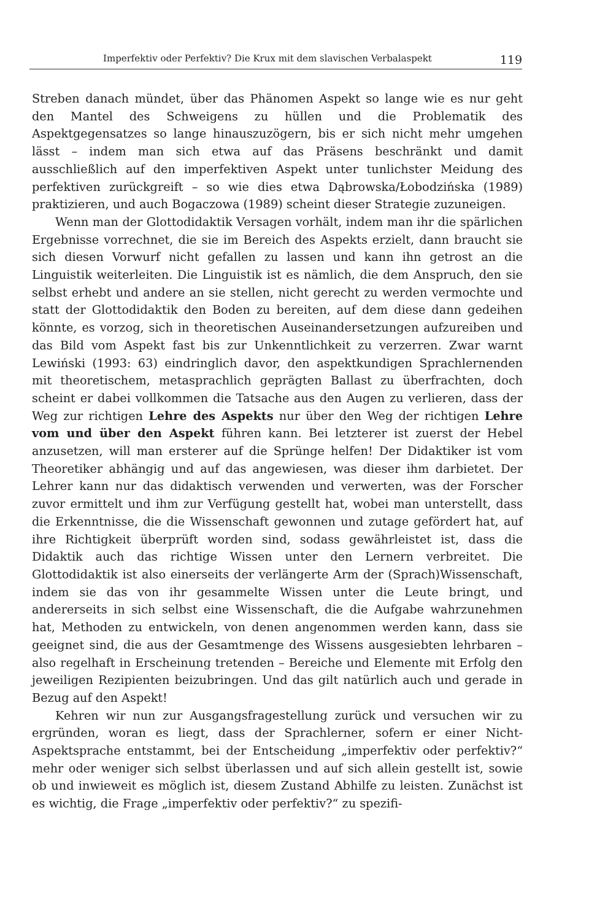Imperfektiv oder Perfektiv? Die Krux mit dem slavischen Verbalaspekt 119
Streben danach mündet, über das Phänomen Aspekt so lange wie es nur geht den Mantel des Schweigens zu hüllen und die Problematik des Aspektgegensatzes so lange hinauszuzögern, bis er sich nicht mehr umgehen lässt – indem man sich etwa auf das Präsens beschränkt und damit ausschließlich auf den imperfektiven Aspekt unter tunlichster Meidung des perfektiven zurückgreift – so wie dies etwa Dąbrowska/Łobodzińska (1989) praktizieren, und auch Bogaczowa (1989) scheint dieser Strategie zuzuneigen.
Wenn man der Glottodidaktik Versagen vorhält, indem man ihr die spärlichen Ergebnisse vorrechnet, die sie im Bereich des Aspekts erzielt, dann braucht sie sich diesen Vorwurf nicht gefallen zu lassen und kann ihn getrost an die Linguistik weiterleiten. Die Linguistik ist es nämlich, die dem Anspruch, den sie selbst erhebt und andere an sie stellen, nicht gerecht zu werden vermochte und statt der Glottodidaktik den Boden zu bereiten, auf dem diese dann gedeihen könnte, es vorzog, sich in theoretischen Auseinandersetzungen aufzureiben und das Bild vom Aspekt fast bis zur Unkenntlichkeit zu verzerren. Zwar warnt Lewiński (1993: 63) eindringlich davor, den aspektkundigen Sprachlernenden mit theoretischem, metasprachlich geprägten Ballast zu überfrachten, doch scheint er dabei vollkommen die Tatsache aus den Augen zu verlieren, dass der Weg zur richtigen Lehre des Aspekts nur über den Weg der richtigen Lehre vom und über den Aspekt führen kann. Bei letzterer ist zuerst der Hebel anzusetzen, will man ersterer auf die Sprünge helfen! Der Didaktiker ist vom Theoretiker abhängig und auf das angewiesen, was dieser ihm darbietet. Der Lehrer kann nur das didaktisch verwenden und verwerten, was der Forscher zuvor ermittelt und ihm zur Verfügung gestellt hat, wobei man unterstellt, dass die Erkenntnisse, die die Wissenschaft gewonnen und zutage gefördert hat, auf ihre Richtigkeit überprüft worden sind, sodass gewährleistet ist, dass die Didaktik auch das richtige Wissen unter den Lernern verbreitet. Die Glottodidaktik ist also einerseits der verlängerte Arm der (Sprach)Wissenschaft, indem sie das von ihr gesammelte Wissen unter die Leute bringt, und andererseits in sich selbst eine Wissenschaft, die die Aufgabe wahrzunehmen hat, Methoden zu entwickeln, von denen angenommen werden kann, dass sie geeignet sind, die aus der Gesamtmenge des Wissens ausgesiebten lehrbaren – also regelhaft in Erscheinung tretenden – Bereiche und Elemente mit Erfolg den jeweiligen Rezipienten beizubringen. Und das gilt natürlich auch und gerade in Bezug auf den Aspekt!
Kehren wir nun zur Ausgangsfragestellung zurück und versuchen wir zu ergründen, woran es liegt, dass der Sprachlerner, sofern er einer Nicht-Aspektsprache entstammt, bei der Entscheidung „imperfektiv oder perfektiv?“ mehr oder weniger sich selbst überlassen und auf sich allein gestellt ist, sowie ob und inwieweit es möglich ist, diesem Zustand Abhilfe zu leisten. Zunächst ist es wichtig, die Frage „imperfektiv oder perfektiv?“ zu spezifi-